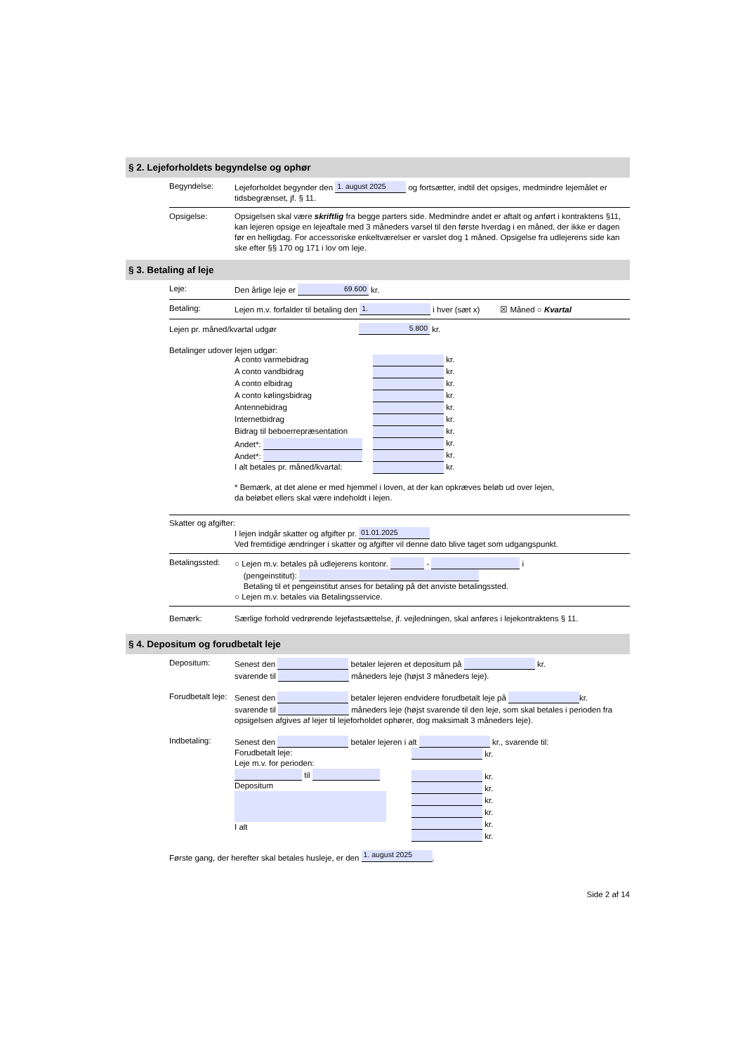§ 2. Lejeforholdets begyndelse og ophør
Begyndelse: Lejeforholdet begynder den 1. august 2025 og fortsætter, indtil det opsiges, medmindre lejemålet er tidsbegrænset, jf. § 11.
Opsigelse: Opsigelsen skal være skriftlig fra begge parters side. Medmindre andet er aftalt og anført i kontraktens §11, kan lejeren opsige en lejeaftale med 3 måneders varsel til den første hverdag i en måned, der ikke er dagen før en helligdag. For accessoriske enkeltværelser er varslet dog 1 måned. Opsigelse fra udlejerens side kan ske efter §§ 170 og 171 i lov om leje.
§ 3. Betaling af leje
Leje: Den årlige leje er 69.600 kr.
Betaling: Lejen m.v. forfalder til betaling den 1. i hver (sæt x) ☒ Måned ○ Kvartal
Lejen pr. måned/kvartal udgør 5.800 kr.
Betalinger udover lejen udgør:
A conto varmebidrag kr.
A conto vandbidrag kr.
A conto elbidrag kr.
A conto kølingsbidrag kr.
Antennebidrag kr.
Internetbidrag kr.
Bidrag til beboerrepræsentation kr.
Andet*: kr.
Andet*: kr.
I alt betales pr. måned/kvartal: kr.
* Bemærk, at det alene er med hjemmel i loven, at der kan opkræves beløb ud over lejen,
da beløbet ellers skal være indeholdt i lejen.
Skatter og afgifter:
I lejen indgår skatter og afgifter pr. 01.01.2025
Ved fremtidige ændringer i skatter og afgifter vil denne dato blive taget som udgangspunkt.
Betalingssted:
○ Lejen m.v. betales på udlejerens kontonr. - i
(pengeinstitut):
Betaling til et pengeinstitut anses for betaling på det anviste betalingssted.
○ Lejen m.v. betales via Betalingsservice.
Bemærk: Særlige forhold vedrørende lejefastsættelse, jf. vejledningen, skal anføres i lejekontraktens § 11.
§ 4. Depositum og forudbetalt leje
Depositum: Senest den betaler lejeren et depositum på kr.
svarende til måneders leje (højst 3 måneders leje).
Forudbetalt leje:
Senest den betaler lejeren endvidere forudbetalt leje på kr.
svarende til måneders leje (højst svarende til den leje, som skal betales i perioden fra opsigelsen afgives af lejer til lejeforholdet ophører, dog maksimalt 3 måneders leje).
Indbetaling: Senest den betaler lejeren i alt kr., svarende til:
Forudbetalt leje:
Leje m.v. for perioden:
til
Depositum
I alt
kr.
kr.
kr.
kr.
kr.
kr.
kr.
Første gang, der herefter skal betales husleje, er den 1. august 2025.
Side 2 af 14